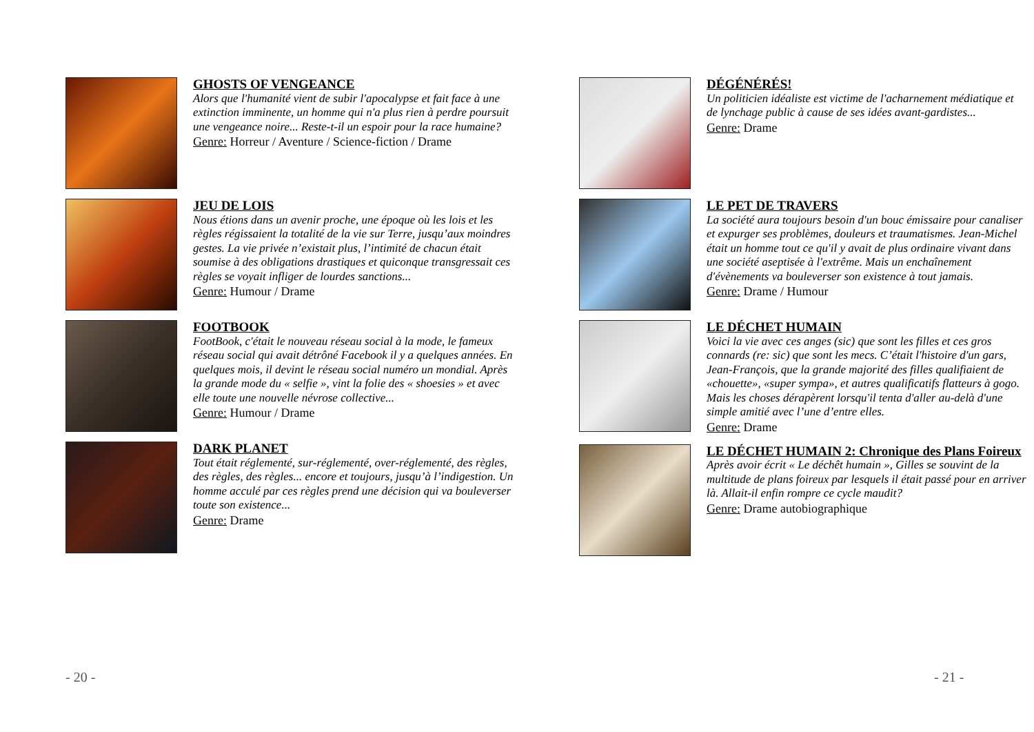GHOSTS OF VENGEANCE
Alors que l'humanité vient de subir l'apocalypse et fait face à une extinction imminente, un homme qui n'a plus rien à perdre poursuit une vengeance noire... Reste-t-il un espoir pour la race humaine?
Genre: Horreur / Aventure / Science-fiction / Drame
JEU DE LOIS
Nous étions dans un avenir proche, une époque où les lois et les règles régissaient la totalité de la vie sur Terre, jusqu’aux moindres gestes. La vie privée n’existait plus, l’intimité de chacun était soumise à des obligations drastiques et quiconque transgressait ces règles se voyait infliger de lourdes sanctions...
Genre: Humour / Drame
FOOTBOOK
FootBook, c'était le nouveau réseau social à la mode, le fameux réseau social qui avait détrôné Facebook il y a quelques années. En quelques mois, il devint le réseau social numéro un mondial. Après la grande mode du « selfie », vint la folie des « shoesies » et avec elle toute une nouvelle névrose collective...
Genre: Humour / Drame
DARK PLANET
Tout était réglementé, sur-réglementé, over-réglementé, des règles, des règles, des règles... encore et toujours, jusqu’à l’indigestion. Un homme acculé par ces règles prend une décision qui va bouleverser toute son existence...
Genre: Drame
DÉGÉNÉRÉS!
Un politicien idéaliste est victime de l'acharnement médiatique et de lynchage public à cause de ses idées avant-gardistes...
Genre: Drame
LE PET DE TRAVERS
La société aura toujours besoin d'un bouc émissaire pour canaliser et expurger ses problèmes, douleurs et traumatismes. Jean-Michel était un homme tout ce qu'il y avait de plus ordinaire vivant dans une société aseptisée à l'extrême. Mais un enchaînement d'évènements va bouleverser son existence à tout jamais.
Genre: Drame / Humour
LE DÉCHET HUMAIN
Voici la vie avec ces anges (sic) que sont les filles et ces gros connards (re: sic) que sont les mecs. C’était l'histoire d'un gars, Jean-François, que la grande majorité des filles qualifiaient de «chouette», «super sympa», et autres qualificatifs flatteurs à gogo. Mais les choses dérapèrent lorsqu'il tenta d'aller au-delà d'une simple amitié avec l’une d’entre elles.
Genre: Drame
LE DÉCHET HUMAIN 2: Chronique des Plans Foireux
Après avoir écrit « Le déchêt humain », Gilles se souvint de la multitude de plans foireux par lesquels il était passé pour en arriver là. Allait-il enfin rompre ce cycle maudit?
Genre: Drame autobiographique
- 20 - - 21 -